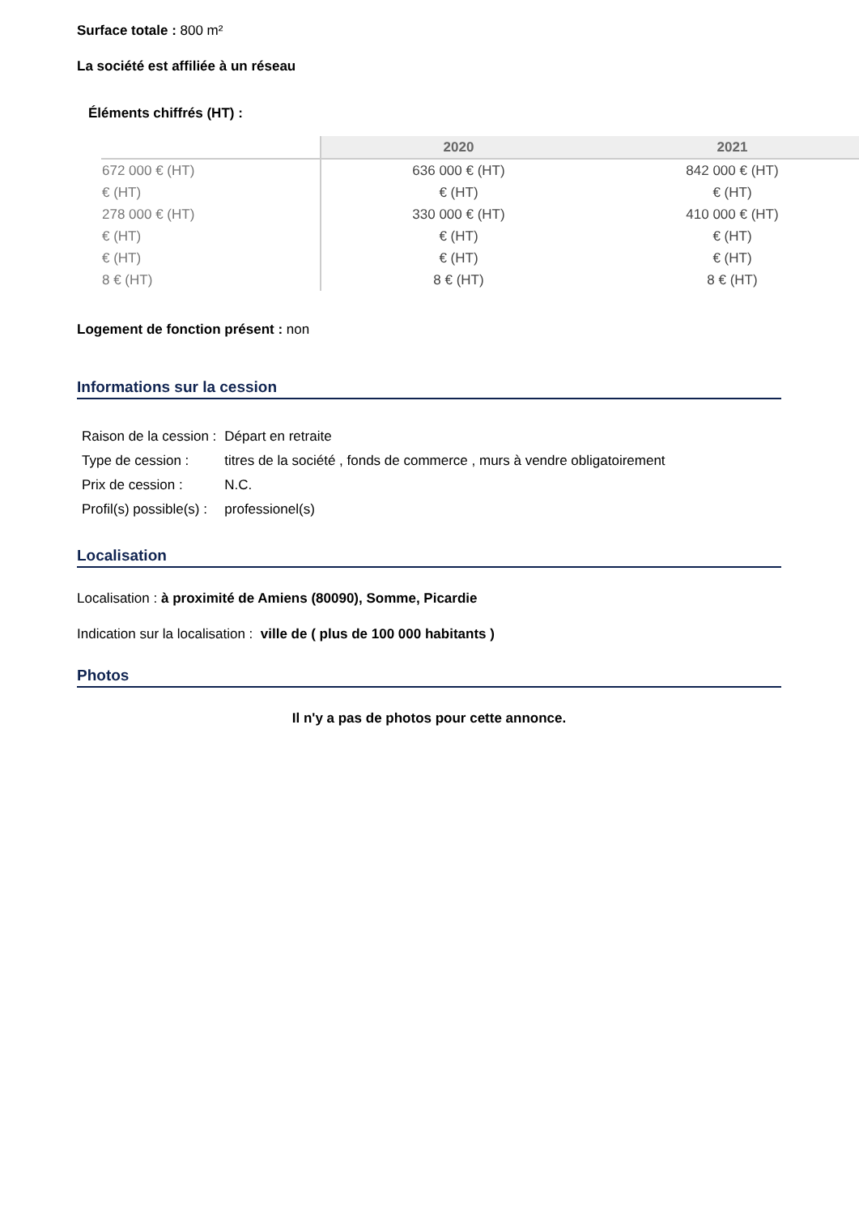Surface totale : 800 m²
La société est affiliée à un réseau
Éléments chiffrés (HT) :
| | 2020 | 2021 |
| --- | --- | --- |
| 672 000 € (HT) | 636 000 € (HT) | 842 000 € (HT) |
| € (HT) | € (HT) | € (HT) |
| 278 000 € (HT) | 330 000 € (HT) | 410 000 € (HT) |
| € (HT) | € (HT) | € (HT) |
| € (HT) | € (HT) | € (HT) |
| 8 € (HT) | 8 € (HT) | 8 € (HT) |
Logement de fonction présent : non
Informations sur la cession
| Raison de la cession : | Départ en retraite |
| Type de cession : | titres de la société , fonds de commerce , murs à vendre obligatoirement |
| Prix de cession : | N.C. |
| Profil(s) possible(s) : | professionel(s) |
Localisation
Localisation : à proximité de Amiens (80090), Somme, Picardie
Indication sur la localisation : ville de ( plus de 100 000 habitants )
Photos
Il n'y a pas de photos pour cette annonce.